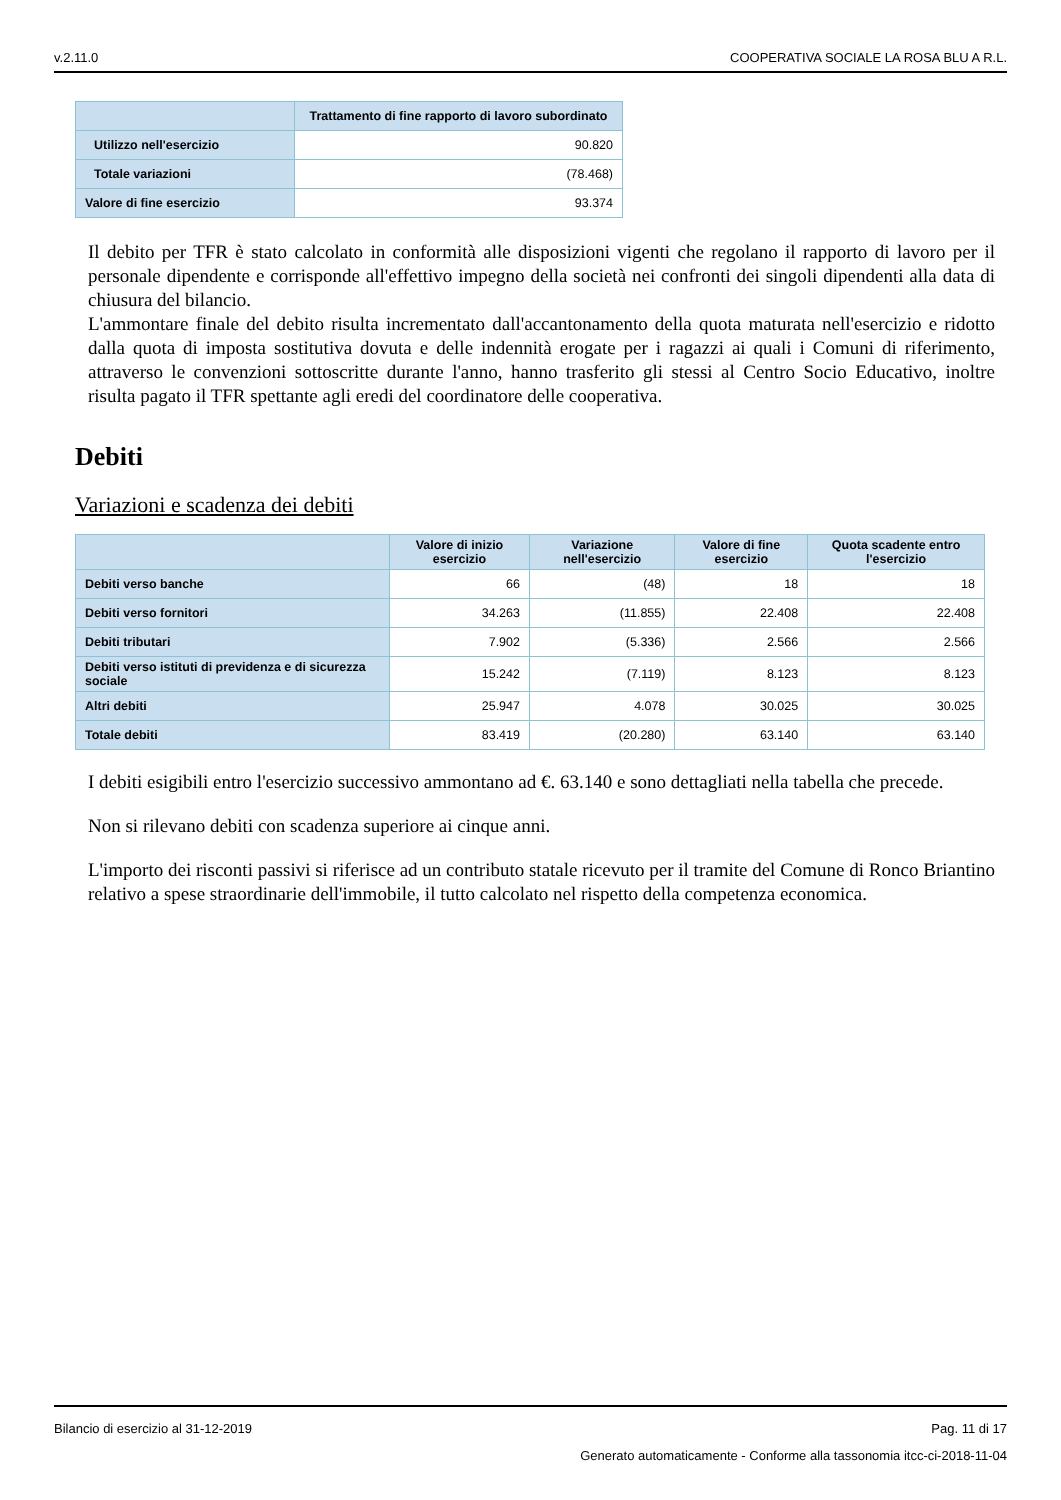v.2.11.0 COOPERATIVA SOCIALE LA ROSA BLU A R.L.
| | Trattamento di fine rapporto di lavoro subordinato |
| --- | --- |
| Utilizzo nell'esercizio | 90.820 |
| Totale variazioni | (78.468) |
| Valore di fine esercizio | 93.374 |
Il debito per TFR è stato calcolato in conformità alle disposizioni vigenti che regolano il rapporto di lavoro per il personale dipendente e corrisponde all'effettivo impegno della società nei confronti dei singoli dipendenti alla data di chiusura del bilancio.
L'ammontare finale del debito risulta incrementato dall'accantonamento della quota maturata nell'esercizio e ridotto dalla quota di imposta sostitutiva dovuta e delle indennità erogate per i ragazzi ai quali i Comuni di riferimento, attraverso le convenzioni sottoscritte durante l'anno, hanno trasferito gli stessi al Centro Socio Educativo, inoltre risulta pagato il TFR spettante agli eredi del coordinatore delle cooperativa.
Debiti
Variazioni e scadenza dei debiti
| | Valore di inizio esercizio | Variazione nell'esercizio | Valore di fine esercizio | Quota scadente entro l'esercizio |
| --- | --- | --- | --- | --- |
| Debiti verso banche | 66 | (48) | 18 | 18 |
| Debiti verso fornitori | 34.263 | (11.855) | 22.408 | 22.408 |
| Debiti tributari | 7.902 | (5.336) | 2.566 | 2.566 |
| Debiti verso istituti di previdenza e di sicurezza sociale | 15.242 | (7.119) | 8.123 | 8.123 |
| Altri debiti | 25.947 | 4.078 | 30.025 | 30.025 |
| Totale debiti | 83.419 | (20.280) | 63.140 | 63.140 |
I debiti esigibili entro l'esercizio successivo ammontano ad €. 63.140 e sono dettagliati nella tabella che precede.
Non si rilevano debiti con scadenza superiore ai cinque anni.
L'importo dei risconti passivi si riferisce ad un contributo statale ricevuto per il tramite del Comune di Ronco Briantino relativo a spese straordinarie dell'immobile, il tutto calcolato nel rispetto della competenza economica.
Bilancio di esercizio al 31-12-2019 Pag. 11 di 17
Generato automaticamente - Conforme alla tassonomia itcc-ci-2018-11-04